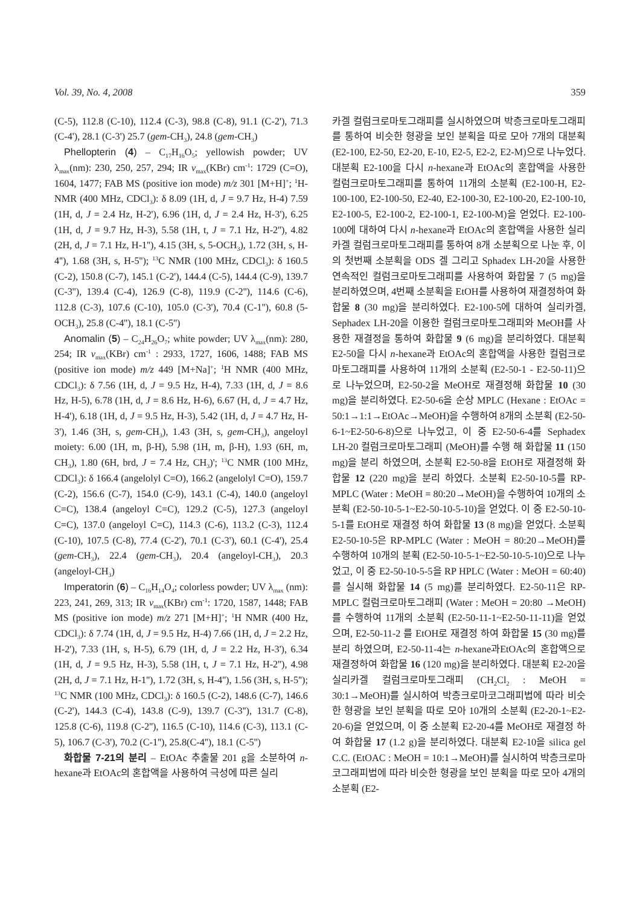Vol. 39, No. 4, 2008 359
(C-5), 112.8 (C-10), 112.4 (C-3), 98.8 (C-8), 91.1 (C-2'), 71.3 (C-4'), 28.1 (C-3') 25.7 (gem-CH<sub>3</sub>), 24.8 (gem-CH<sub>3</sub>)
Phellopterin (4) – C<sub>17</sub>H<sub>16</sub>O<sub>5</sub>; yellowish powder; UV λ<sub>max</sub>(nm): 230, 250, 257, 294; IR ν<sub>max</sub>(KBr) cm<sup>-1</sup>: 1729 (C=O), 1604, 1477; FAB MS (positive ion mode) m/z 301 [M+H]<sup>+</sup>; <sup>1</sup>H-NMR (400 MHz, CDCl<sub>3</sub>): δ 8.09 (1H, d, J = 9.7 Hz, H-4) 7.59 (1H, d, J = 2.4 Hz, H-2'), 6.96 (1H, d, J = 2.4 Hz, H-3'), 6.25 (1H, d, J = 9.7 Hz, H-3), 5.58 (1H, t, J = 7.1 Hz, H-2''), 4.82 (2H, d, J = 7.1 Hz, H-1''), 4.15 (3H, s, 5-OCH<sub>3</sub>), 1.72 (3H, s, H-4''), 1.68 (3H, s, H-5''); <sup>13</sup>C NMR (100 MHz, CDCl<sub>3</sub>): δ 160.5 (C-2), 150.8 (C-7), 145.1 (C-2'), 144.4 (C-5), 144.4 (C-9), 139.7 (C-3''), 139.4 (C-4), 126.9 (C-8), 119.9 (C-2''), 114.6 (C-6), 112.8 (C-3), 107.6 (C-10), 105.0 (C-3'), 70.4 (C-1''), 60.8 (5-OCH<sub>3</sub>), 25.8 (C-4''), 18.1 (C-5'')
Anomalin (5) – C<sub>24</sub>H<sub>26</sub>O<sub>7</sub>; white powder; UV λ<sub>max</sub>(nm): 280, 254; IR ν<sub>max</sub>(KBr) cm<sup>-1</sup> : 2933, 1727, 1606, 1488; FAB MS (positive ion mode) m/z 449 [M+Na]<sup>+</sup>; <sup>1</sup>H NMR (400 MHz, CDCl<sub>3</sub>): δ 7.56 (1H, d, J = 9.5 Hz, H-4), 7.33 (1H, d, J = 8.6 Hz, H-5), 6.78 (1H, d, J = 8.6 Hz, H-6), 6.67 (H, d, J = 4.7 Hz, H-4'), 6.18 (1H, d, J = 9.5 Hz, H-3), 5.42 (1H, d, J = 4.7 Hz, H-3'), 1.46 (3H, s, gem-CH<sub>3</sub>), 1.43 (3H, s, gem-CH<sub>3</sub>), angeloyl moiety: 6.00 (1H, m, β-H), 5.98 (1H, m, β-H), 1.93 (6H, m, CH<sub>3</sub>), 1.80 (6H, brd, J = 7.4 Hz, CH<sub>3</sub>)'; <sup>13</sup>C NMR (100 MHz, CDCl<sub>3</sub>): δ 166.4 (angelolyl C=O), 166.2 (angelolyl C=O), 159.7 (C-2), 156.6 (C-7), 154.0 (C-9), 143.1 (C-4), 140.0 (angeloyl C=C), 138.4 (angeloyl C=C), 129.2 (C-5), 127.3 (angeloyl C=C), 137.0 (angeloyl C=C), 114.3 (C-6), 113.2 (C-3), 112.4 (C-10), 107.5 (C-8), 77.4 (C-2'), 70.1 (C-3'), 60.1 (C-4'), 25.4 (gem-CH<sub>3</sub>), 22.4 (gem-CH<sub>3</sub>), 20.4 (angeloyl-CH<sub>3</sub>), 20.3 (angeloyl-CH<sub>3</sub>)
Imperatorin (6) – C<sub>16</sub>H<sub>14</sub>O<sub>4</sub>; colorless powder; UV λ<sub>max</sub> (nm): 223, 241, 269, 313; IR ν<sub>max</sub>(KBr) cm<sup>-1</sup>: 1720, 1587, 1448; FAB MS (positive ion mode) m/z 271 [M+H]<sup>+</sup>; <sup>1</sup>H NMR (400 Hz, CDCl<sub>3</sub>): δ 7.74 (1H, d, J = 9.5 Hz, H-4) 7.66 (1H, d, J = 2.2 Hz, H-2'), 7.33 (1H, s, H-5), 6.79 (1H, d, J = 2.2 Hz, H-3'), 6.34 (1H, d, J = 9.5 Hz, H-3), 5.58 (1H, t, J = 7.1 Hz, H-2''), 4.98 (2H, d, J = 7.1 Hz, H-1''), 1.72 (3H, s, H-4''), 1.56 (3H, s, H-5''); <sup>13</sup>C NMR (100 MHz, CDCl<sub>3</sub>): δ 160.5 (C-2), 148.6 (C-7), 146.6 (C-2'), 144.3 (C-4), 143.8 (C-9), 139.7 (C-3''), 131.7 (C-8), 125.8 (C-6), 119.8 (C-2''), 116.5 (C-10), 114.6 (C-3), 113.1 (C-5), 106.7 (C-3'), 70.2 (C-1''), 25.8(C-4''), 18.1 (C-5'')
화합물 7-21의 분리 – EtOAc 추출물 201 g을 소분하여 n-hexane과 EtOAc의 혼합액을 사용하여 극성에 따른 실리
카겔 컬럼크로마토그래피를 실시하였으며 박층크로마토그래피를 통하여 비슷한 형광을 보인 분획을 따로 모아 7개의 대분획 (E2-100, E2-50, E2-20, E-10, E2-5, E2-2, E2-M)으로 나누었다. 대분획 E2-100을 다시 n-hexane과 EtOAc의 혼합액을 사용한 컬럼크로마토그래피를 통하여 11개의 소분획 (E2-100-H, E2-100-100, E2-100-50, E2-40, E2-100-30, E2-100-20, E2-100-10, E2-100-5, E2-100-2, E2-100-1, E2-100-M)을 얻었다. E2-100-100에 대하여 다시 n-hexane과 EtOAc의 혼합액을 사용한 실리카겔 컬럼크로마토그래피를 통하여 8개 소분획으로 나눈 후, 이의 첫번째 소분획을 ODS 겔 그리고 Sphadex LH-20을 사용한 연속적인 컬럼크로마토그래피를 사용하여 화합물 7 (5 mg)을 분리하였으며, 4번째 소분획을 EtOH를 사용하여 재결정하여 화합물 8 (30 mg)을 분리하였다. E2-100-5에 대하여 실리카겔, Sephadex LH-20을 이용한 컬럼크로마토그래피와 MeOH를 사용한 재결정을 통하여 화합물 9 (6 mg)을 분리하였다. 대분획 E2-50을 다시 n-hexane과 EtOAc의 혼합액을 사용한 컬럼크로마토그래피를 사용하여 11개의 소분획 (E2-50-1 - E2-50-11)으로 나누었으며, E2-50-2을 MeOH로 재결정해 화합물 10 (30 mg)을 분리하였다. E2-50-6을 순상 MPLC (Hexane : EtOAc = 50:1→1:1→EtOAc→MeOH)을 수행하여 8개의 소분획 (E2-50-6-1~E2-50-6-8)으로 나누었고, 이 중 E2-50-6-4를 Sephadex LH-20 컬럼크로마토그래피 (MeOH)를 수행 해 화합물 11 (150 mg)을 분리 하였으며, 소분획 E2-50-8을 EtOH로 재결정해 화합물 12 (220 mg)을 분리 하였다. 소분획 E2-50-10-5를 RP-MPLC (Water : MeOH = 80:20→MeOH)을 수행하여 10개의 소분획 (E2-50-10-5-1~E2-50-10-5-10)을 얻었다. 이 중 E2-50-10-5-1를 EtOH로 재결정 하여 화합물 13 (8 mg)을 얻었다. 소분획 E2-50-10-5은 RP-MPLC (Water : MeOH = 80:20→MeOH)를 수행하여 10개의 분획 (E2-50-10-5-1~E2-50-10-5-10)으로 나누었고, 이 중 E2-50-10-5-5을 RP HPLC (Water : MeOH = 60:40)를 실시해 화합물 14 (5 mg)를 분리하였다. E2-50-11은 RP-MPLC 컬럼크로마토그래피 (Water : MeOH = 20:80 →MeOH)를 수행하여 11개의 소분획 (E2-50-11-1~E2-50-11-11)을 얻었으며, E2-50-11-2 를 EtOH로 재결정 하여 화합물 15 (30 mg)를 분리 하였으며, E2-50-11-4는 n-hexane과EtOAc의 혼합액으로 재결정하여 화합물 16 (120 mg)을 분리하였다. 대분획 E2-20을 실리카겔 컬럼크로마토그래피 (CH<sub>2</sub>Cl<sub>2</sub> : MeOH = 30:1→MeOH)를 실시하여 박층크로마코그래피법에 따라 비슷한 형광을 보인 분획을 따로 모아 10개의 소분획 (E2-20-1~E2-20-6)을 얻었으며, 이 중 소분획 E2-20-4를 MeOH로 재결정 하여 화합물 17 (1.2 g)을 분리하였다. 대분획 E2-10을 silica gel C.C. (EtOAC : MeOH = 10:1→MeOH)를 실시하여 박층크로마코그래피법에 따라 비슷한 형광을 보인 분획을 따로 모아 4개의 소분획 (E2-